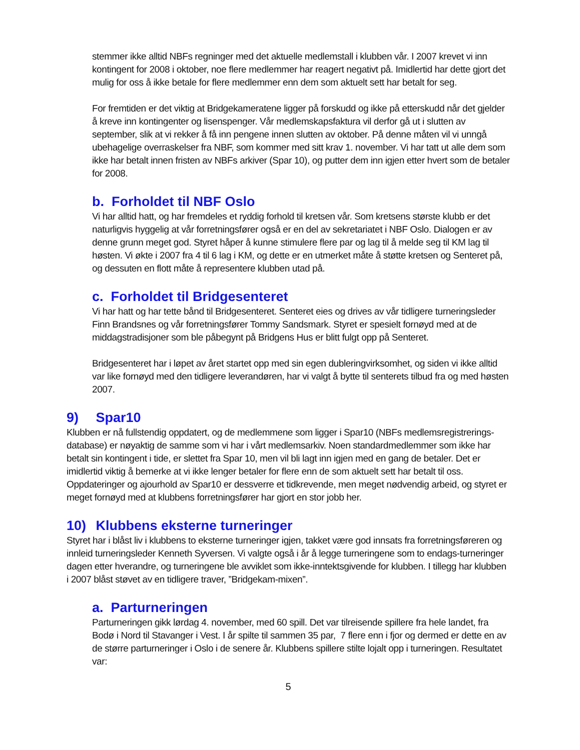stemmer ikke alltid NBFs regninger med det aktuelle medlemstall i klubben vår. I 2007 krevet vi inn kontingent for 2008 i oktober, noe flere medlemmer har reagert negativt på. Imidlertid har dette gjort det mulig for oss å ikke betale for flere medlemmer enn dem som aktuelt sett har betalt for seg.
For fremtiden er det viktig at Bridgekameratene ligger på forskudd og ikke på etterskudd når det gjelder å kreve inn kontingenter og lisenspenger. Vår medlemskapsfaktura vil derfor gå ut i slutten av september, slik at vi rekker å få inn pengene innen slutten av oktober. På denne måten vil vi unngå ubehagelige overraskelser fra NBF, som kommer med sitt krav 1. november. Vi har tatt ut alle dem som ikke har betalt innen fristen av NBFs arkiver (Spar 10), og putter dem inn igjen etter hvert som de betaler for 2008.
b. Forholdet til NBF Oslo
Vi har alltid hatt, og har fremdeles et ryddig forhold til kretsen vår. Som kretsens største klubb er det naturligvis hyggelig at vår forretningsfører også er en del av sekretariatet i NBF Oslo. Dialogen er av denne grunn meget god. Styret håper å kunne stimulere flere par og lag til å melde seg til KM lag til høsten. Vi økte i 2007 fra 4 til 6 lag i KM, og dette er en utmerket måte å støtte kretsen og Senteret på, og dessuten en flott måte å representere klubben utad på.
c. Forholdet til Bridgesenteret
Vi har hatt og har tette bånd til Bridgesenteret. Senteret eies og drives av vår tidligere turneringsleder Finn Brandsnes og vår forretningsfører Tommy Sandsmark. Styret er spesielt fornøyd med at de middagstradisjoner som ble påbegynt på Bridgens Hus er blitt fulgt opp på Senteret.
Bridgesenteret har i løpet av året startet opp med sin egen dubleringvirksomhet, og siden vi ikke alltid var like fornøyd med den tidligere leverandøren, har vi valgt å bytte til senterets tilbud fra og med høsten 2007.
9) Spar10
Klubben er nå fullstendig oppdatert, og de medlemmene som ligger i Spar10 (NBFs medlemsregistrerings-database) er nøyaktig de samme som vi har i vårt medlemsarkiv. Noen standardmedlemmer som ikke har betalt sin kontingent i tide, er slettet fra Spar 10, men vil bli lagt inn igjen med en gang de betaler. Det er imidlertid viktig å bemerke at vi ikke lenger betaler for flere enn de som aktuelt sett har betalt til oss. Oppdateringer og ajourhold av Spar10 er dessverre et tidkrevende, men meget nødvendig arbeid, og styret er meget fornøyd med at klubbens forretningsfører har gjort en stor jobb her.
10) Klubbens eksterne turneringer
Styret har i blåst liv i klubbens to eksterne turneringer igjen, takket være god innsats fra forretningsføreren og innleid turneringsleder Kenneth Syversen. Vi valgte også i år å legge turneringene som to endags-turneringer dagen etter hverandre, og turneringene ble avviklet som ikke-inntektsgivende for klubben. I tillegg har klubben i 2007 blåst støvet av en tidligere traver, ”Bridgekam-mixen”.
a. Parturneringen
Parturneringen gikk lørdag 4. november, med 60 spill. Det var tilreisende spillere fra hele landet, fra Bodø i Nord til Stavanger i Vest. I år spilte til sammen 35 par, 7 flere enn i fjor og dermed er dette en av de større parturneringer i Oslo i de senere år. Klubbens spillere stilte lojalt opp i turneringen. Resultatet var:
5